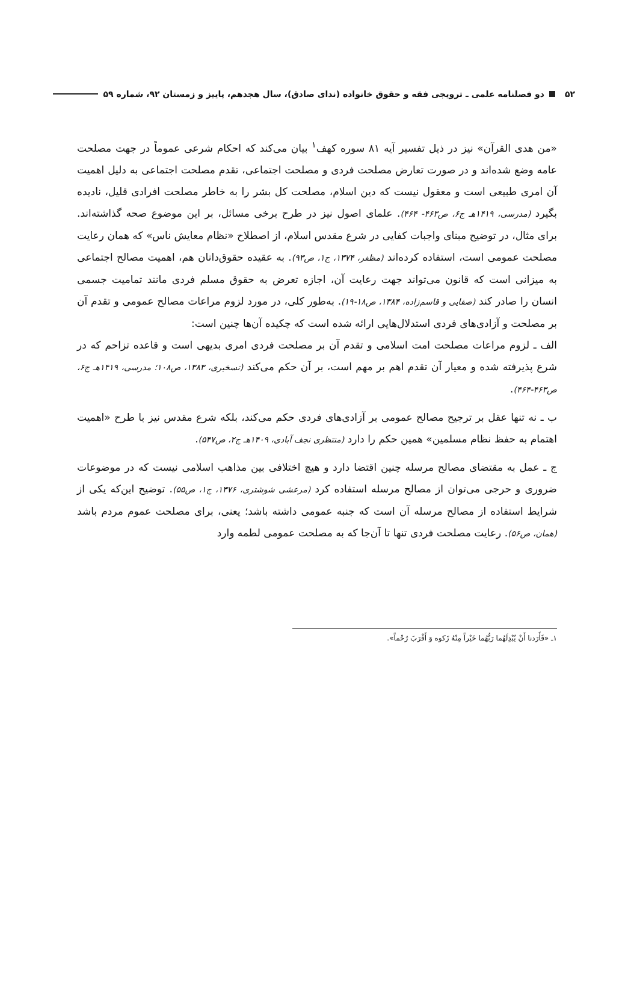۵۲ دو فصلنامه علمی ـ ترویجی فقه و حقوق خانواده (ندای صادق)، سال هجدهم، پاییز و زمستان ۹۲، شماره ۵۹
«من هدی القرآن» نیز در ذیل تفسیر آیه ۸۱ سوره کهف<sup>۱</sup> بیان می‌کند که احکام شرعی عموماً در جهت مصلحت عامه وضع شده‌اند و در صورت تعارض مصلحت فردی و مصلحت اجتماعی، تقدم مصلحت اجتماعی به دلیل اهمیت آن امری طبیعی است و معقول نیست که دین اسلام، مصلحت کل بشر را به خاطر مصلحت افرادی قلیل، نادیده بگیرد (مدرسی، ۱۴۱۹هـ ج۶، ص۴۶۳- ۴۶۴). علمای اصول نیز در طرح برخی مسائل، بر این موضوع صحه گذاشته‌اند. برای مثال، در توضیح مبنای واجبات کفایی در شرع مقدس اسلام، از اصطلاح «نظام معایش ناس» که همان رعایت مصلحت عمومی است، استفاده کرده‌اند (مظفر، ۱۳۷۴، ج۱، ص۹۳). به عقیده حقوق‌دانان هم، اهمیت مصالح اجتماعی به میزانی است که قانون می‌تواند جهت رعایت آن، اجازه تعرض به حقوق مسلم فردی مانند تمامیت جسمی انسان را صادر کند (صفایی و قاسم‌زاده، ۱۳۸۴، ص۱۸-۱۹). به‌طور کلی، در مورد لزوم مراعات مصالح عمومی و تقدم آن بر مصلحت و آزادی‌های فردی استدلال‌هایی ارائه شده است که چکیده آن‌ها چنین است:
الف ـ لزوم مراعات مصلحت امت اسلامی و تقدم آن بر مصلحت فردی امری بدیهی است و قاعده تزاحم که در شرع پذیرفته شده و معیار آن تقدم اهم بر مهم است، بر آن حکم می‌کند (تسخیری، ۱۳۸۳، ص۱۰۸؛ مدرسی، ۱۴۱۹هـ ج۶، ص۴۶۳-۴۶۴).
ب ـ نه تنها عقل بر ترجیح مصالح عمومی بر آزادی‌های فردی حکم می‌کند، بلکه شرع مقدس نیز با طرح «اهمیت اهتمام به حفظ نظام مسلمین» همین حکم را دارد (منتظری نجف آبادی، ۱۴۰۹هـ ج۲، ص۵۴۷).
ج ـ عمل به مقتضای مصالح مرسله چنین اقتضا دارد و هیچ اختلافی بین مذاهب اسلامی نیست که در موضوعات ضروری و حرجی می‌توان از مصالح مرسله استفاده کرد (مرعشی شوشتری، ۱۳۷۶، ج۱، ص۵۵). توضیح این‌که یکی از شرایط استفاده از مصالح مرسله آن است که جنبه عمومی داشته باشد؛ یعنی، برای مصلحت عموم مردم باشد (همان، ص۵۶). رعایت مصلحت فردی تنها تا آن‌جا که به مصلحت عمومی لطمه وارد
۱ـ «فَأَرَدنا أَنْ يُبْدِلَهُما رَبُّهُما خَيْراً مِنْهُ زَكوه وَ أَقْرَبَ رُحْماً».